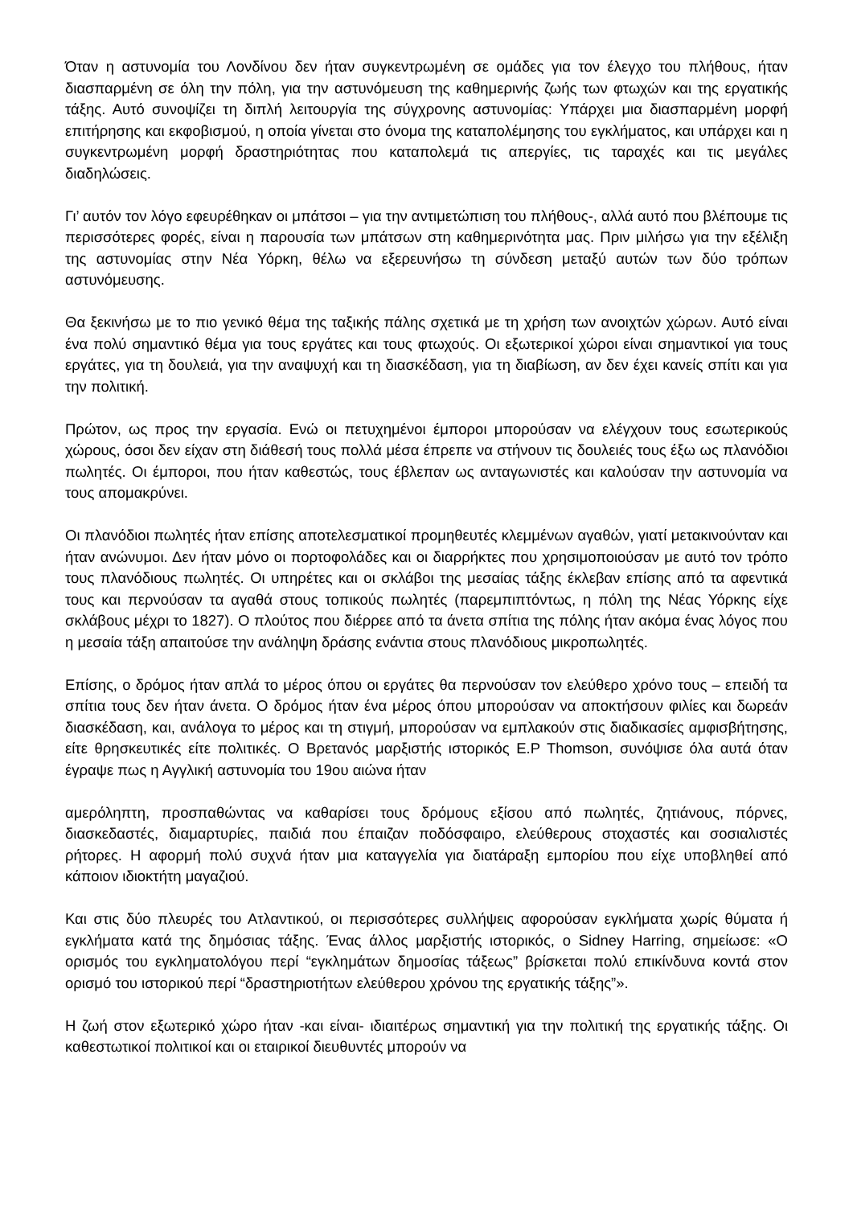Όταν η αστυνομία του Λονδίνου δεν ήταν συγκεντρωμένη σε ομάδες για τον έλεγχο του πλήθους, ήταν διασπαρμένη σε όλη την πόλη, για την αστυνόμευση της καθημερινής ζωής των φτωχών και της εργατικής τάξης. Αυτό συνοψίζει τη διπλή λειτουργία της σύγχρονης αστυνομίας: Υπάρχει μια διασπαρμένη μορφή επιτήρησης και εκφοβισμού, η οποία γίνεται στο όνομα της καταπολέμησης του εγκλήματος, και υπάρχει και η συγκεντρωμένη μορφή δραστηριότητας που καταπολεμά τις απεργίες, τις ταραχές και τις μεγάλες διαδηλώσεις.
Γι’ αυτόν τον λόγο εφευρέθηκαν οι μπάτσοι – για την αντιμετώπιση του πλήθους-, αλλά αυτό που βλέπουμε τις περισσότερες φορές, είναι η παρουσία των μπάτσων στη καθημερινότητα μας. Πριν μιλήσω για την εξέλιξη της αστυνομίας στην Νέα Υόρκη, θέλω να εξερευνήσω τη σύνδεση μεταξύ αυτών των δύο τρόπων αστυνόμευσης.
Θα ξεκινήσω με το πιο γενικό θέμα της ταξικής πάλης σχετικά με τη χρήση των ανοιχτών χώρων. Αυτό είναι ένα πολύ σημαντικό θέμα για τους εργάτες και τους φτωχούς. Οι εξωτερικοί χώροι είναι σημαντικοί για τους εργάτες, για τη δουλειά, για την αναψυχή και τη διασκέδαση, για τη διαβίωση, αν δεν έχει κανείς σπίτι και για την πολιτική.
Πρώτον, ως προς την εργασία. Ενώ οι πετυχημένοι έμποροι μπορούσαν να ελέγχουν τους εσωτερικούς χώρους, όσοι δεν είχαν στη διάθεσή τους πολλά μέσα έπρεπε να στήνουν τις δουλειές τους έξω ως πλανόδιοι πωλητές. Οι έμποροι, που ήταν καθεστώς, τους έβλεπαν ως ανταγωνιστές και καλούσαν την αστυνομία να τους απομακρύνει.
Οι πλανόδιοι πωλητές ήταν επίσης αποτελεσματικοί προμηθευτές κλεμμένων αγαθών, γιατί μετακινούνταν και ήταν ανώνυμοι. Δεν ήταν μόνο οι πορτοφολάδες και οι διαρρήκτες που χρησιμοποιούσαν με αυτό τον τρόπο τους πλανόδιους πωλητές. Οι υπηρέτες και οι σκλάβοι της μεσαίας τάξης έκλεβαν επίσης από τα αφεντικά τους και περνούσαν τα αγαθά στους τοπικούς πωλητές (παρεμπιπτόντως, η πόλη της Νέας Υόρκης είχε σκλάβους μέχρι το 1827). Ο πλούτος που διέρρεε από τα άνετα σπίτια της πόλης ήταν ακόμα ένας λόγος που η μεσαία τάξη απαιτούσε την ανάληψη δράσης ενάντια στους πλανόδιους μικροπωλητές.
Επίσης, ο δρόμος ήταν απλά το μέρος όπου οι εργάτες θα περνούσαν τον ελεύθερο χρόνο τους – επειδή τα σπίτια τους δεν ήταν άνετα. Ο δρόμος ήταν ένα μέρος όπου μπορούσαν να αποκτήσουν φιλίες και δωρεάν διασκέδαση, και, ανάλογα το μέρος και τη στιγμή, μπορούσαν να εμπλακούν στις διαδικασίες αμφισβήτησης, είτε θρησκευτικές είτε πολιτικές. Ο Βρετανός μαρξιστής ιστορικός E.P Thomson, συνόψισε όλα αυτά όταν έγραψε πως η Αγγλική αστυνομία του 19ου αιώνα ήταν
αμερόληπτη, προσπαθώντας να καθαρίσει τους δρόμους εξίσου από πωλητές, ζητιάνους, πόρνες, διασκεδαστές, διαμαρτυρίες, παιδιά που έπαιζαν ποδόσφαιρο, ελεύθερους στοχαστές και σοσιαλιστές ρήτορες. Η αφορμή πολύ συχνά ήταν μια καταγγελία για διατάραξη εμπορίου που είχε υποβληθεί από κάποιον ιδιοκτήτη μαγαζιού.
Και στις δύο πλευρές του Ατλαντικού, οι περισσότερες συλλήψεις αφορούσαν εγκλήματα χωρίς θύματα ή εγκλήματα κατά της δημόσιας τάξης. Ένας άλλος μαρξιστής ιστορικός, ο Sidney Harring, σημείωσε: «Ο ορισμός του εγκληματολόγου περί “εγκλημάτων δημοσίας τάξεως” βρίσκεται πολύ επικίνδυνα κοντά στον ορισμό του ιστορικού περί “δραστηριοτήτων ελεύθερου χρόνου της εργατικής τάξης”».
Η ζωή στον εξωτερικό χώρο ήταν -και είναι- ιδιαιτέρως σημαντική για την πολιτική της εργατικής τάξης. Οι καθεστωτικοί πολιτικοί και οι εταιρικοί διευθυντές μπορούν να